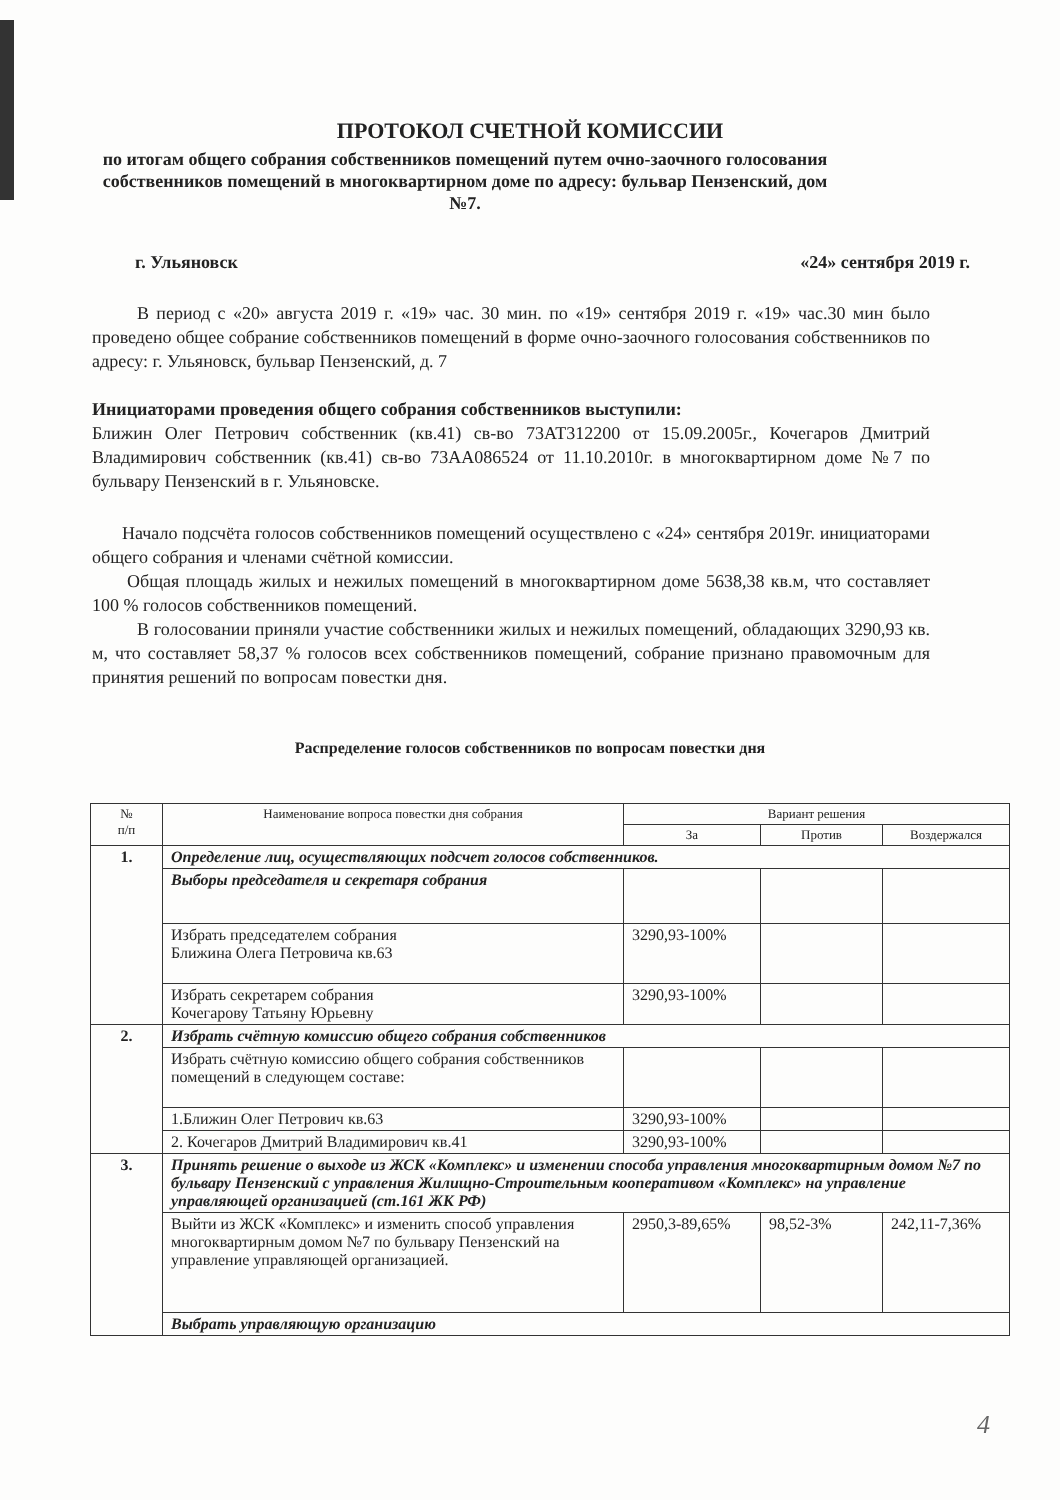ПРОТОКОЛ СЧЕТНОЙ КОМИССИИ
по итогам общего собрания собственников помещений путем очно-заочного голосования собственников помещений в многоквартирном доме по адресу: бульвар Пензенский, дом №7.
г. Ульяновск «24» сентября 2019 г.
В период с «20» августа 2019 г. «19» час. 30 мин. по «19» сентября 2019 г. «19» час.30 мин было проведено общее собрание собственников помещений в форме очно-заочного голосования собственников по адресу: г. Ульяновск, бульвар Пензенский, д. 7
Инициаторами проведения общего собрания собственников выступили:
Ближин Олег Петрович собственник (кв.41) св-во 73АТ312200 от 15.09.2005г., Кочегаров Дмитрий Владимирович собственник (кв.41) св-во 73АА086524 от 11.10.2010г. в многоквартирном доме №7 по бульвару Пензенский в г. Ульяновске.
Начало подсчёта голосов собственников помещений осуществлено с «24» сентября 2019г. инициаторами общего собрания и членами счётной комиссии.
Общая площадь жилых и нежилых помещений в многоквартирном доме 5638,38 кв.м, что составляет 100 % голосов собственников помещений.
В голосовании приняли участие собственники жилых и нежилых помещений, обладающих 3290,93 кв. м, что составляет 58,37 % голосов всех собственников помещений, собрание признано правомочным для принятия решений по вопросам повестки дня.
Распределение голосов собственников по вопросам повестки дня
| № п/п | Наименование вопроса повестки дня собрания | Вариант решения | | |
| --- | --- | --- | --- | --- |
| | | За | Против | Воздержался |
| 1. | Определение лиц, осуществляющих подсчет голосов собственников. | | | |
| | Выборы председателя и секретаря собрания | | | |
| | Избрать председателем собрания Ближина Олега Петровича кв.63 | 3290,93-100% | | |
| | Избрать секретарем собрания Кочегарову Татьяну Юрьевну | 3290,93-100% | | |
| 2. | Избрать счётную комиссию общего собрания собственников | | | |
| | Избрать счётную комиссию общего собрания собственников помещений в следующем составе: | | | |
| | 1.Ближин Олег Петрович кв.63 | 3290,93-100% | | |
| | 2. Кочегаров Дмитрий Владимирович кв.41 | 3290,93-100% | | |
| 3. | Принять решение о выходе из ЖСК «Комплекс» и изменении способа управления многоквартирным домом №7 по бульвару Пензенский с управления Жилищно-Строительным кооперативом «Комплекс» на управление управляющей организацией (ст.161 ЖК РФ) | | | |
| | Выйти из ЖСК «Комплекс» и изменить способ управления многоквартирным домом №7 по бульвару Пензенский на управление управляющей организацией. | 2950,3-89,65% | 98,52-3% | 242,11-7,36% |
| | Выбрать управляющую организацию | | | |
4